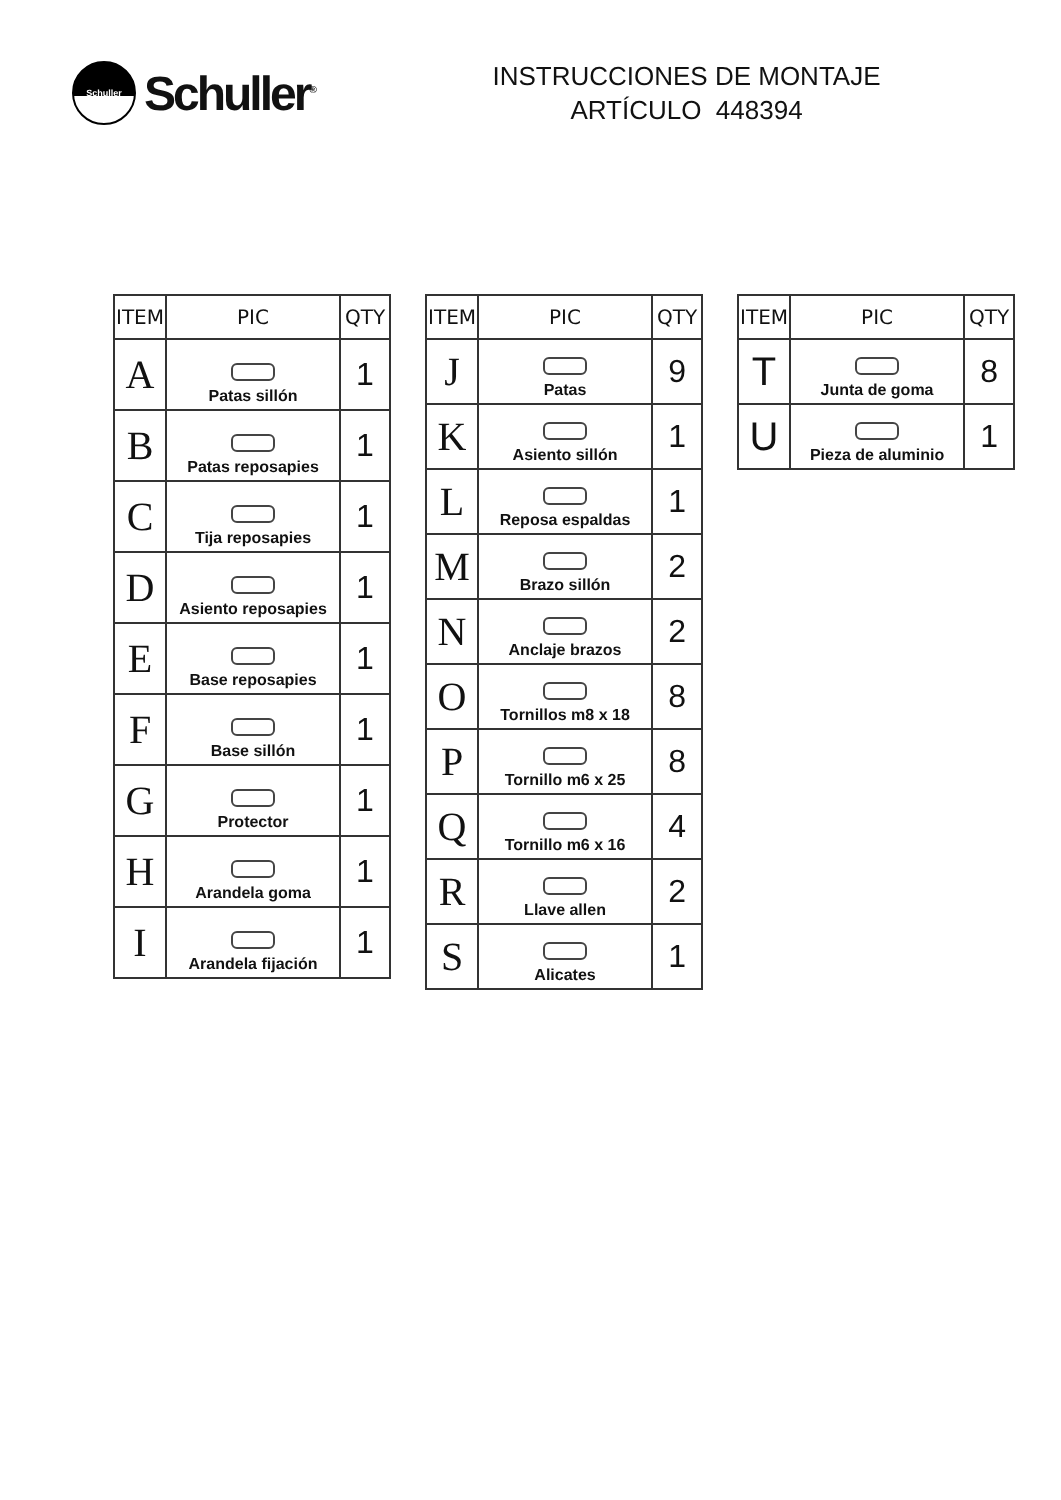Schuller
Schuller<sup>®</sup>
INSTRUCCIONES DE MONTAJE
ARTÍCULO 448394
| ITEM | PIC | QTY |
| --- | --- | --- |
| A | Patas sillón | 1 |
| B | Patas reposapies | 1 |
| C | Tija reposapies | 1 |
| D | Asiento reposapies | 1 |
| E | Base reposapies | 1 |
| F | Base sillón | 1 |
| G | Protector | 1 |
| H | Arandela goma | 1 |
| I | Arandela fijación | 1 |
| ITEM | PIC | QTY |
| --- | --- | --- |
| J | Patas | 9 |
| K | Asiento sillón | 1 |
| L | Reposa espaldas | 1 |
| M | Brazo sillón | 2 |
| N | Anclaje brazos | 2 |
| O | Tornillos m8 x 18 | 8 |
| P | Tornillo m6 x 25 | 8 |
| Q | Tornillo m6 x 16 | 4 |
| R | Llave allen | 2 |
| S | Alicates | 1 |
| ITEM | PIC | QTY |
| --- | --- | --- |
| T | Junta de goma | 8 |
| U | Pieza de aluminio | 1 |